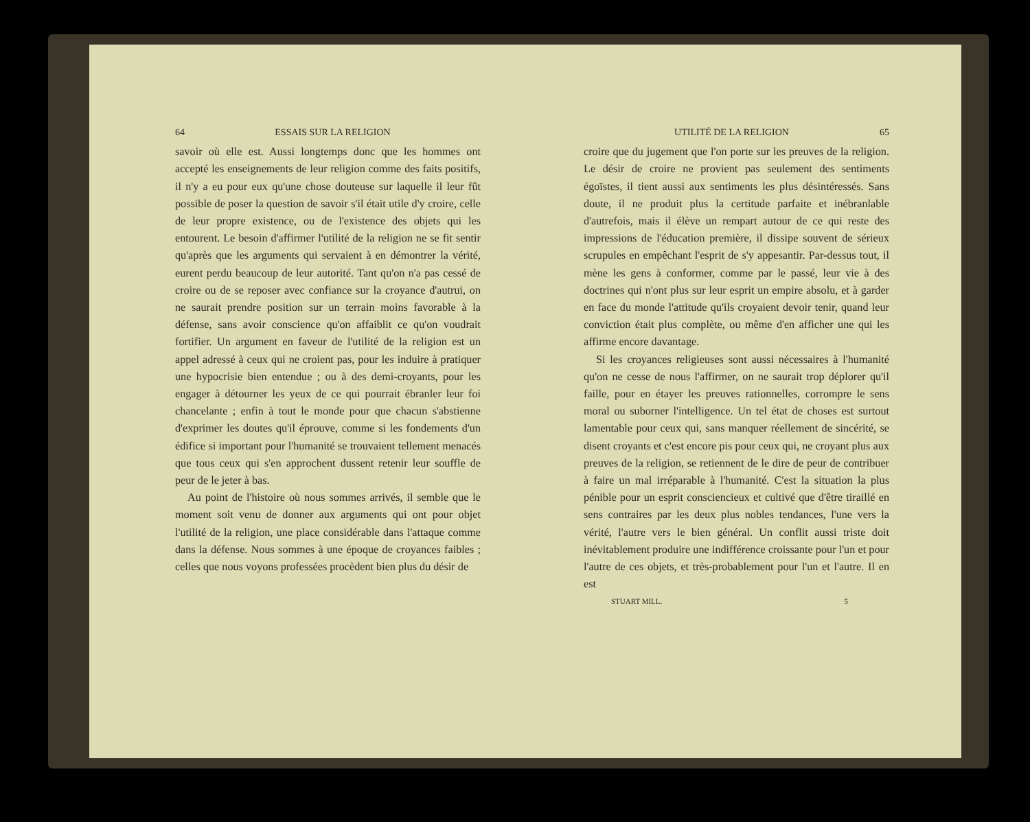64 ESSAIS SUR LA RELIGION
savoir où elle est. Aussi longtemps donc que les hommes ont accepté les enseignements de leur religion comme des faits positifs, il n'y a eu pour eux qu'une chose douteuse sur laquelle il leur fût possible de poser la question de savoir s'il était utile d'y croire, celle de leur propre existence, ou de l'existence des objets qui les entourent. Le besoin d'affirmer l'utilité de la religion ne se fit sentir qu'après que les arguments qui servaient à en démontrer la vérité, eurent perdu beaucoup de leur autorité. Tant qu'on n'a pas cessé de croire ou de se reposer avec confiance sur la croyance d'autrui, on ne saurait prendre position sur un terrain moins favorable à la défense, sans avoir conscience qu'on affaiblit ce qu'on voudrait fortifier. Un argument en faveur de l'utilité de la religion est un appel adressé à ceux qui ne croient pas, pour les induire à pratiquer une hypocrisie bien entendue ; ou à des demi-croyants, pour les engager à détourner les yeux de ce qui pourrait ébranler leur foi chancelante ; enfin à tout le monde pour que chacun s'abstienne d'exprimer les doutes qu'il éprouve, comme si les fondements d'un édifice si important pour l'humanité se trouvaient tellement menacés que tous ceux qui s'en approchent dussent retenir leur souffle de peur de le jeter à bas.
Au point de l'histoire où nous sommes arrivés, il semble que le moment soit venu de donner aux arguments qui ont pour objet l'utilité de la religion, une place considérable dans l'attaque comme dans la défense. Nous sommes à une époque de croyances faibles ; celles que nous voyons professées procèdent bien plus du désir de
UTILITÉ DE LA RELIGION 65
croire que du jugement que l'on porte sur les preuves de la religion. Le désir de croire ne provient pas seulement des sentiments égoïstes, il tient aussi aux sentiments les plus désintéressés. Sans doute, il ne produit plus la certitude parfaite et inébranlable d'autrefois, mais il élève un rempart autour de ce qui reste des impressions de l'éducation première, il dissipe souvent de sérieux scrupules en empêchant l'esprit de s'y appesantir. Par-dessus tout, il mène les gens à conformer, comme par le passé, leur vie à des doctrines qui n'ont plus sur leur esprit un empire absolu, et à garder en face du monde l'attitude qu'ils croyaient devoir tenir, quand leur conviction était plus complète, ou même d'en afficher une qui les affirme encore davantage.
Si les croyances religieuses sont aussi nécessaires à l'humanité qu'on ne cesse de nous l'affirmer, on ne saurait trop déplorer qu'il faille, pour en étayer les preuves rationnelles, corrompre le sens moral ou suborner l'intelligence. Un tel état de choses est surtout lamentable pour ceux qui, sans manquer réellement de sincérité, se disent croyants et c'est encore pis pour ceux qui, ne croyant plus aux preuves de la religion, se retiennent de le dire de peur de contribuer à faire un mal irréparable à l'humanité. C'est la situation la plus pénible pour un esprit consciencieux et cultivé que d'être tiraillé en sens contraires par les deux plus nobles tendances, l'une vers la vérité, l'autre vers le bien général. Un conflit aussi triste doit inévitablement produire une indifférence croissante pour l'un et pour l'autre de ces objets, et très-probablement pour l'un et l'autre. Il en est
STUART MILL. 5